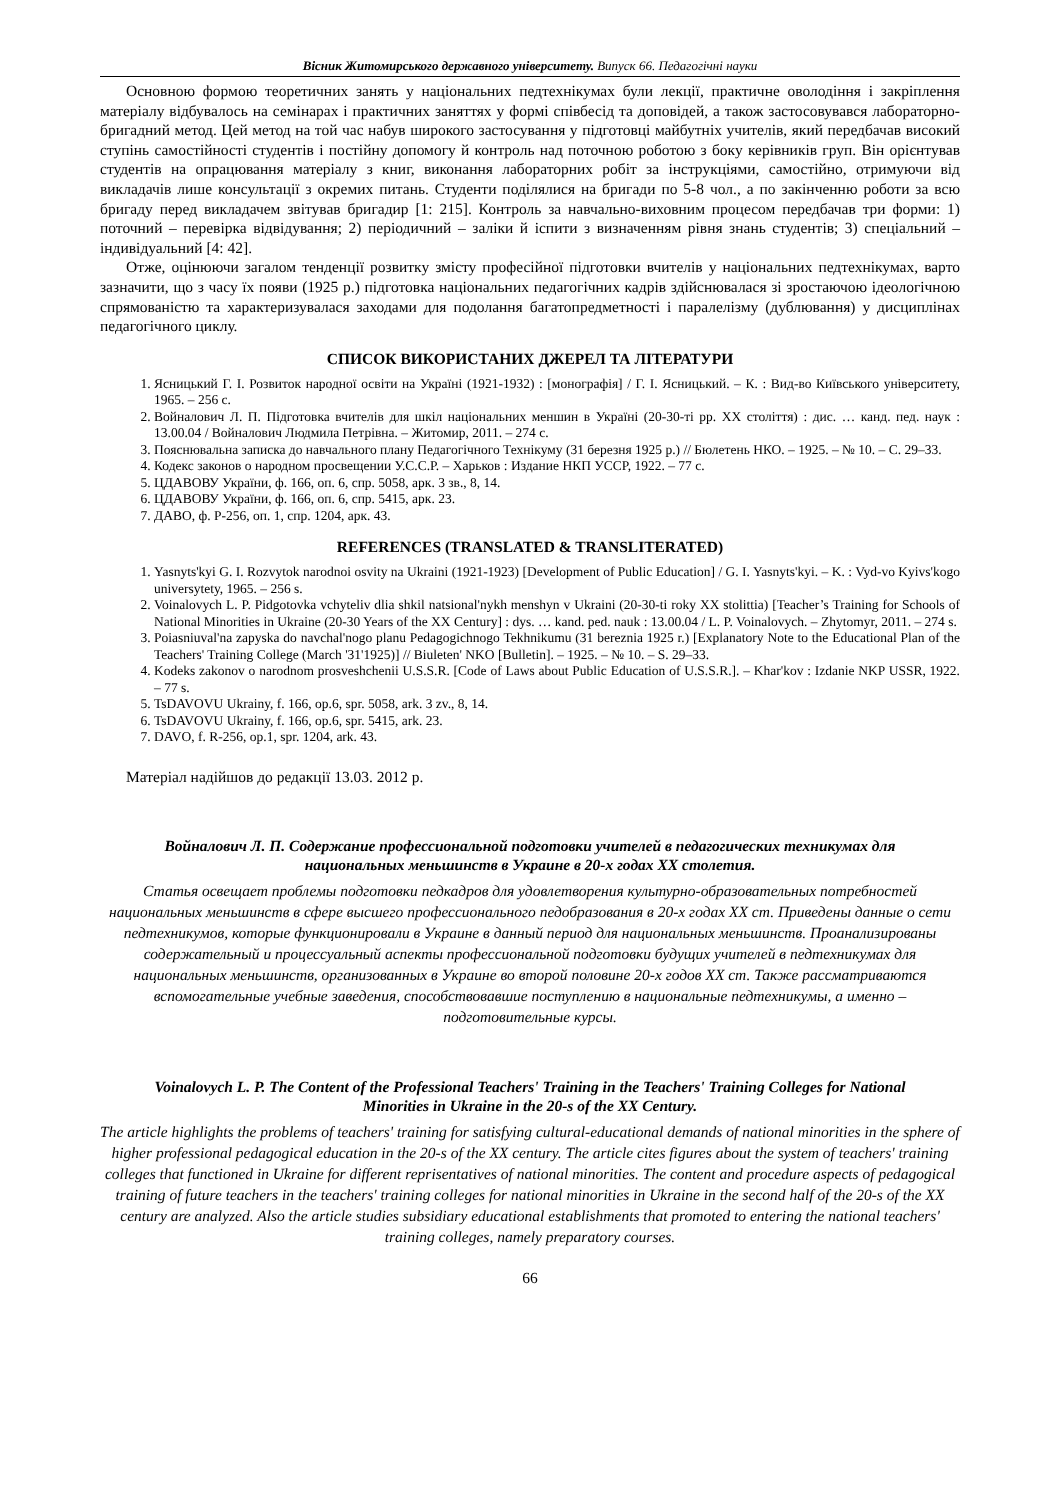Вісник Житомирського державного університету. Випуск 66. Педагогічні науки
Основною формою теоретичних занять у національних педтехнікумах були лекції, практичне оволодіння і закріплення матеріалу відбувалось на семінарах і практичних заняттях у формі співбесід та доповідей, а також застосовувався лабораторно-бригадний метод. Цей метод на той час набув широкого застосування у підготовці майбутніх учителів, який передбачав високий ступінь самостійності студентів і постійну допомогу й контроль над поточною роботою з боку керівників груп. Він орієнтував студентів на опрацювання матеріалу з книг, виконання лабораторних робіт за інструкціями, самостійно, отримуючи від викладачів лише консультації з окремих питань. Студенти поділялися на бригади по 5-8 чол., а по закінченню роботи за всю бригаду перед викладачем звітував бригадир [1: 215]. Контроль за навчально-виховним процесом передбачав три форми: 1) поточний – перевірка відвідування; 2) періодичний – заліки й іспити з визначенням рівня знань студентів; 3) спеціальний – індивідуальний [4: 42].
Отже, оцінюючи загалом тенденції розвитку змісту професійної підготовки вчителів у національних педтехнікумах, варто зазначити, що з часу їх появи (1925 р.) підготовка національних педагогічних кадрів здійснювалася зі зростаючою ідеологічною спрямованістю та характеризувалася заходами для подолання багатопредметності і паралелізму (дублювання) у дисциплінах педагогічного циклу.
СПИСОК ВИКОРИСТАНИХ ДЖЕРЕЛ ТА ЛІТЕРАТУРИ
1. Ясницький Г. І. Розвиток народної освіти на Україні (1921-1932) : [монографія] / Г. І. Ясницький. – К. : Вид-во Київського університету, 1965. – 256 с.
2. Войналович Л. П. Підготовка вчителів для шкіл національних меншин в Україні (20-30-ті рр. XX століття) : дис. … канд. пед. наук : 13.00.04 / Войналович Людмила Петрівна. – Житомир, 2011. – 274 с.
3. Пояснювальна записка до навчального плану Педагогічного Технікуму (31 березня 1925 р.) // Бюлетень НКО. – 1925. – № 10. – С. 29–33.
4. Кодекс законов о народном просвещении У.С.С.Р. – Харьков : Издание НКП УССР, 1922. – 77 с.
5. ЦДАВОВУ України, ф. 166, оп. 6, спр. 5058, арк. 3 зв., 8, 14.
6. ЦДАВОВУ України, ф. 166, оп. 6, спр. 5415, арк. 23.
7. ДАВО, ф. Р-256, оп. 1, спр. 1204, арк. 43.
REFERENCES (TRANSLATED & TRANSLITERATED)
1. Yasnyts'kyi G. I. Rozvytok narodnoi osvity na Ukraini (1921-1923) [Development of Public Education] / G. I. Yasnyts'kyi. – K. : Vyd-vo Kyivs'kogo universytety, 1965. – 256 s.
2. Voinalovych L. P. Pidgotovka vchyteliv dlia shkil natsional'nykh menshyn v Ukraini (20-30-ti roky XX stolittia) [Teacher’s Training for Schools of National Minorities in Ukraine (20-30 Years of the XX Century] : dys. … kand. ped. nauk : 13.00.04 / L. P. Voinalovych. – Zhytomyr, 2011. – 274 s.
3. Poiasniuval'na zapyska do navchal'nogo planu Pedagogichnogo Tekhnikumu (31 bereznia 1925 r.) [Explanatory Note to the Educational Plan of the Teachers' Training College (March '31'1925)] // Biuleten' NKO [Bulletin]. – 1925. – № 10. – S. 29–33.
4. Kodeks zakonov o narodnom prosveshchenii U.S.S.R. [Code of Laws about Public Education of U.S.S.R.]. – Khar'kov : Izdanie NKP USSR, 1922. – 77 s.
5. TsDAVOVU Ukrainy, f. 166, op.6, spr. 5058, ark. 3 zv., 8, 14.
6. TsDAVOVU Ukrainy, f. 166, op.6, spr. 5415, ark. 23.
7. DAVO, f. R-256, op.1, spr. 1204, ark. 43.
Матеріал надійшов до редакції 13.03. 2012 р.
Войналович Л. П. Содержание профессиональной подготовки учителей в педагогических техникумах для национальных меньшинств в Украине в 20-х годах XX столетия.
Статья освещает проблемы подготовки педкадров для удовлетворения культурно-образовательных потребностей национальных меньшинств в сфере высшего профессионального педобразования в 20-х годах XX ст. Приведены данные о сети педтехникумов, которые функционировали в Украине в данный период для национальных меньшинств. Проанализированы содержательный и процессуальный аспекты профессиональной подготовки будущих учителей в педтехникумах для национальных меньшинств, организованных в Украине во второй половине 20-х годов XX ст. Также рассматриваются вспомогательные учебные заведения, способствовавшие поступлению в национальные педтехникумы, а именно – подготовительные курсы.
Voinalovych L. P. The Content of the Professional Teachers' Training in the Teachers' Training Colleges for National Minorities in Ukraine in the 20-s of the XX Century.
The article highlights the problems of teachers' training for satisfying cultural-educational demands of national minorities in the sphere of higher professional pedagogical education in the 20-s of the XX century. The article cites figures about the system of teachers' training colleges that functioned in Ukraine for different reprisentatives of national minorities. The content and procedure aspects of pedagogical training of future teachers in the teachers' training colleges for national minorities in Ukraine in the second half of the 20-s of the XX century are analyzed. Also the article studies subsidiary educational establishments that promoted to entering the national teachers' training colleges, namely preparatory courses.
66